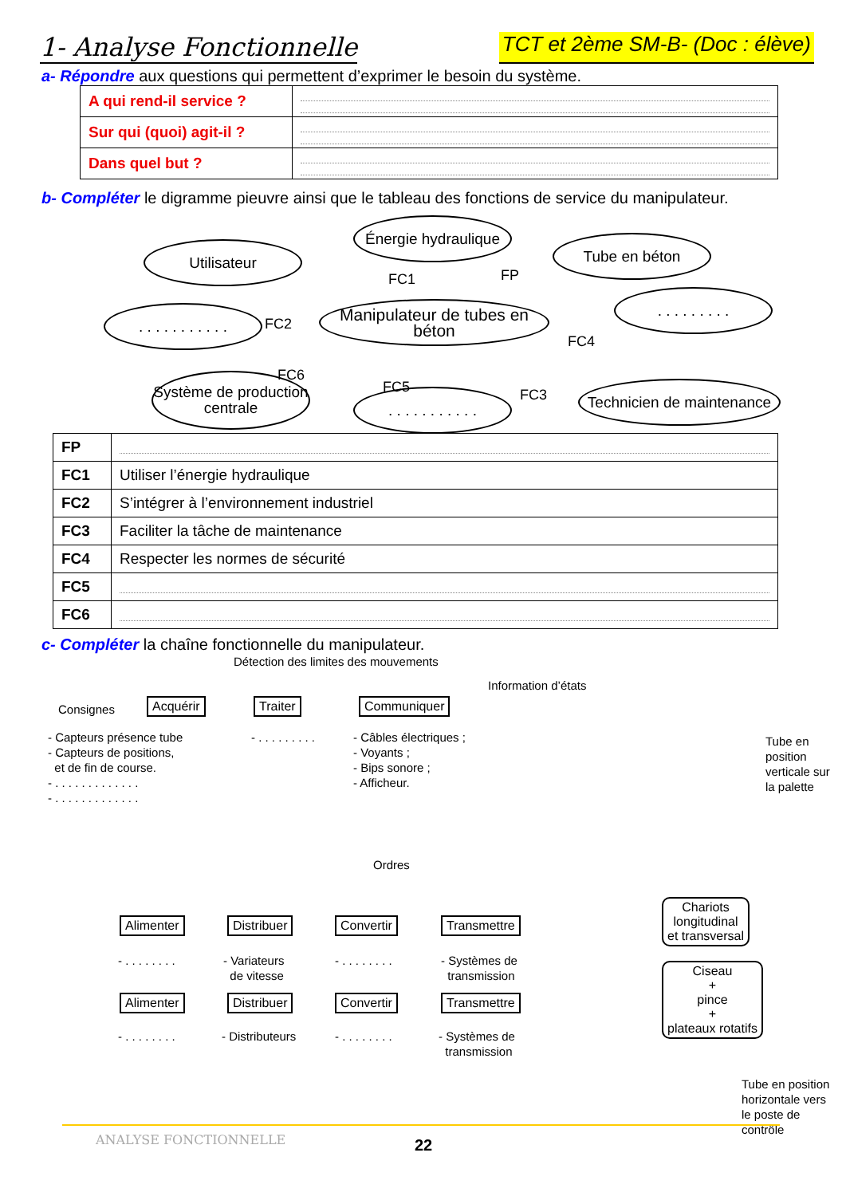1- Analyse Fonctionnelle
TCT et 2ème SM-B- (Doc : élève)
a- Répondre aux questions qui permettent d’exprimer le besoin du système.
| A qui rend-il service ? | |
| Sur qui (quoi) agit-il ? | |
| Dans quel but ? | |
b- Compléter le digramme pieuvre ainsi que le tableau des fonctions de service du manipulateur.
Utilisateur
Énergie hydraulique
Tube en béton
. . . . . . . . . . .
Manipulateur de tubes en béton
. . . . . . . . .
Système de production centrale
. . . . . . . . . . .
Technicien de maintenance
FC1 FP
FC2
FC4
FC6
FC5 FC3
| FP | |
| FC1 | Utiliser l’énergie hydraulique |
| FC2 | S’intégrer à l’environnement industriel |
| FC3 | Faciliter la tâche de maintenance |
| FC4 | Respecter les normes de sécurité |
| FC5 | |
| FC6 | |
c- Compléter la chaîne fonctionnelle du manipulateur.
Détection des limites des mouvements
Information d’états
Consignes Acquérir Traiter Communiquer
- Capteurs présence tube
- Capteurs de positions,
et de fin de course.
- . . . . . . . . . . . . .
- . . . . . . . . . . . . .
- . . . . . . . . .
- Câbles électriques ;
- Voyants ;
- Bips sonore ;
- Afficheur.
Ordres
Alimenter Distribuer Convertir Transmettre
Chariots
longitudinal
et transversal
- . . . . . . . .
- Variateurs
de vitesse
- . . . . . . . .
- Systèmes de
transmission
Alimenter Distribuer Convertir Transmettre
Ciseau
+
pince
+
plateaux rotatifs
- . . . . . . . . - Distributeurs - . . . . . . . .
- Systèmes de
transmission
Tube en position verticale sur la palette
Tube en position horizontale vers le poste de contrôle
ANALYSE FONCTIONNELLE 22